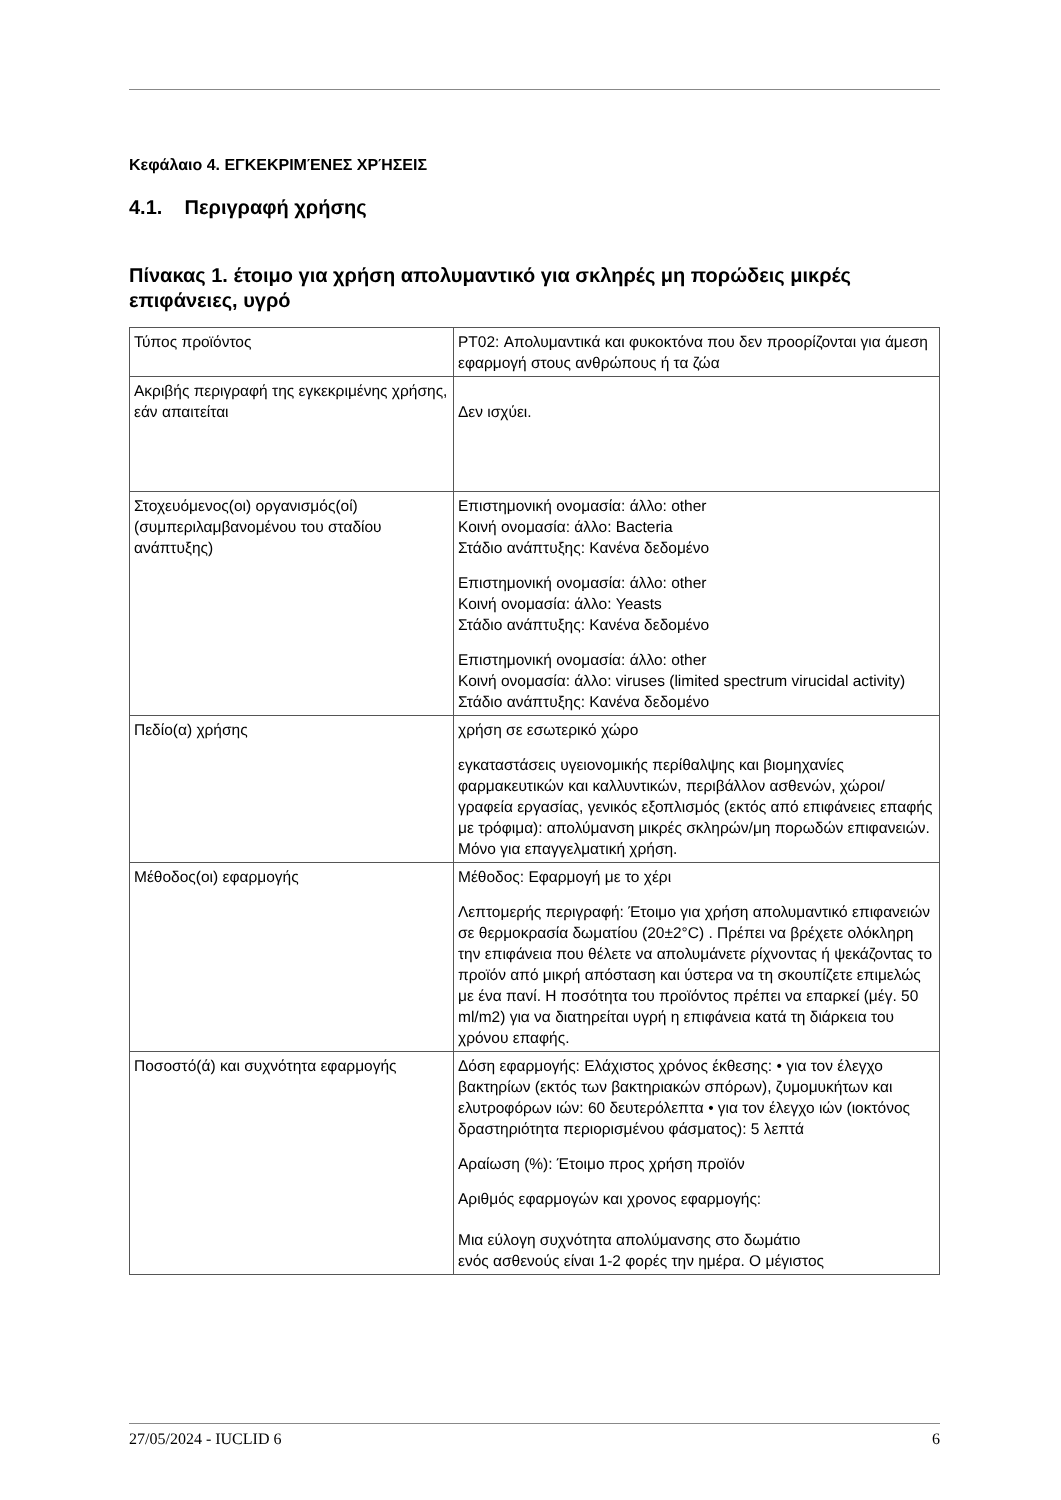Κεφάλαιο 4. ΕΓΚΕΚΡΙΜΈΝΕΣ ΧΡΉΣΕΙΣ
4.1. Περιγραφή χρήσης
Πίνακας 1. έτοιμο για χρήση απολυμαντικό για σκληρές μη πορώδεις μικρές επιφάνειες, υγρό
| Τύπος προϊόντος | PT02: Απολυμαντικά και φυκοκτόνα που δεν προορίζονται για άμεση εφαρμογή στους ανθρώπους ή τα ζώα |
| Ακριβής περιγραφή της εγκεκριμένης χρήσης, εάν απαιτείται | Δεν ισχύει. |
| Στοχευόμενος(οι) οργανισμός(οί) (συμπεριλαμβανομένου του σταδίου ανάπτυξης) | Επιστημονική ονομασία: άλλο: other Κοινή ονομασία: άλλο: Bacteria Στάδιο ανάπτυξης: Κανένα δεδομένο Επιστημονική ονομασία: άλλο: other Κοινή ονομασία: άλλο: Yeasts Στάδιο ανάπτυξης: Κανένα δεδομένο Επιστημονική ονομασία: άλλο: other Κοινή ονομασία: άλλο: viruses (limited spectrum virucidal activity) Στάδιο ανάπτυξης: Κανένα δεδομένο |
| Πεδίο(α) χρήσης | χρήση σε εσωτερικό χώρο εγκαταστάσεις υγειονομικής περίθαλψης και βιομηχανίες φαρμακευτικών και καλλυντικών, περιβάλλον ασθενών, χώροι/γραφεία εργασίας, γενικός εξοπλισμός (εκτός από επιφάνειες επαφής με τρόφιμα): απολύμανση μικρές σκληρών/μη πορωδών επιφανειών. Μόνο για επαγγελματική χρήση. |
| Μέθοδος(οι) εφαρμογής | Μέθοδος: Εφαρμογή με το χέρι Λεπτομερής περιγραφή: Έτοιμο για χρήση απολυμαντικό επιφανειών σε θερμοκρασία δωματίου (20±2°C) . Πρέπει να βρέχετε ολόκληρη την επιφάνεια που θέλετε να απολυμάνετε ρίχνοντας ή ψεκάζοντας το προϊόν από μικρή απόσταση και ύστερα να τη σκουπίζετε επιμελώς με ένα πανί. Η ποσότητα του προϊόντος πρέπει να επαρκεί (μέγ. 50 ml/m2) για να διατηρείται υγρή η επιφάνεια κατά τη διάρκεια του χρόνου επαφής. |
| Ποσοστό(ά) και συχνότητα εφαρμογής | Δόση εφαρμογής: Ελάχιστος χρόνος έκθεσης: • για τον έλεγχο βακτηρίων (εκτός των βακτηριακών σπόρων), ζυμομυκήτων και ελυτροφόρων ιών: 60 δευτερόλεπτα • για τον έλεγχο ιών (ιοκτόνος δραστηριότητα περιορισμένου φάσματος): 5 λεπτά Αραίωση (%): Έτοιμο προς χρήση προϊόν Αριθμός εφαρμογών και χρονος εφαρμογής: Μια εύλογη συχνότητα απολύμανσης στο δωμάτιο ενός ασθενούς είναι 1-2 φορές την ημέρα. Ο μέγιστος |
27/05/2024 - IUCLID 6 6